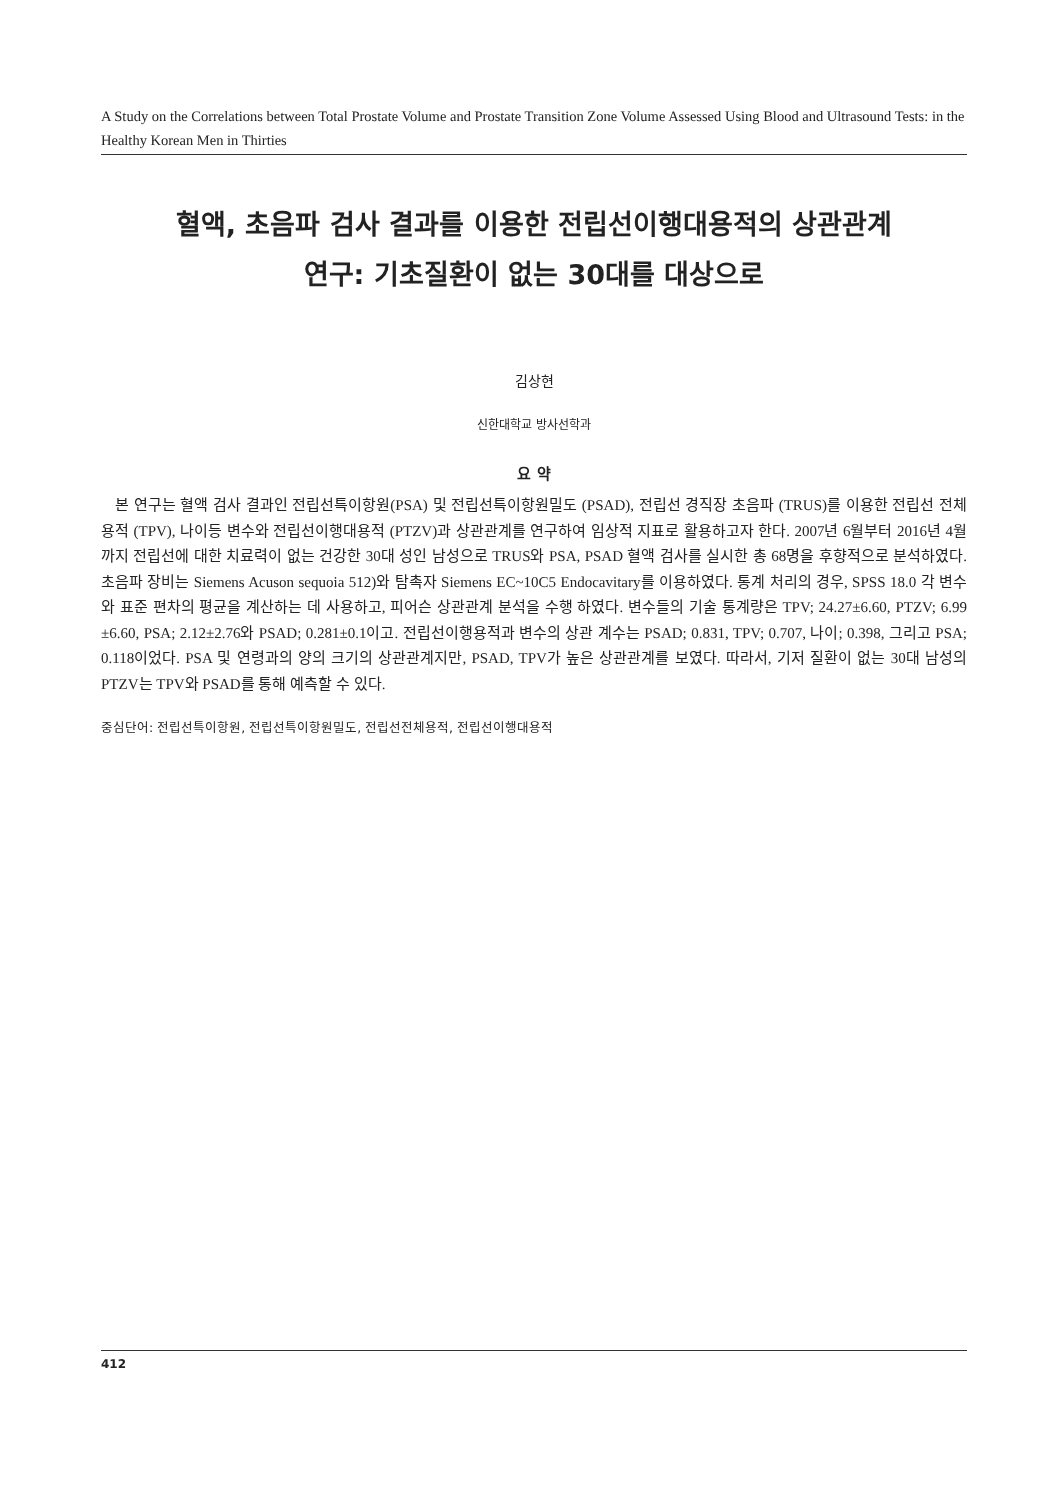A Study on the Correlations between Total Prostate Volume and Prostate Transition Zone Volume Assessed Using Blood and Ultrasound Tests: in the Healthy Korean Men in Thirties
혈액, 초음파 검사 결과를 이용한 전립선이행대용적의 상관관계
연구: 기초질환이 없는 30대를 대상으로
김상현
신한대학교 방사선학과
요 약
본 연구는 혈액 검사 결과인 전립선특이항원(PSA) 및 전립선특이항원밀도 (PSAD), 전립선 경직장 초음파 (TRUS)를 이용한 전립선 전체용적 (TPV), 나이등 변수와 전립선이행대용적 (PTZV)과 상관관계를 연구하여 임상적 지표로 활용하고자 한다. 2007년 6월부터 2016년 4월 까지 전립선에 대한 치료력이 없는 건강한 30대 성인 남성으로 TRUS와 PSA, PSAD 혈액 검사를 실시한 총 68명을 후향적으로 분석하였다. 초음파 장비는 Siemens Acuson sequoia 512)와 탐촉자 Siemens EC~10C5 Endocavitary를 이용하였다. 통계 처리의 경우, SPSS 18.0 각 변수와 표준 편차의 평균을 계산하는 데 사용하고, 피어슨 상관관계 분석을 수행 하였다. 변수들의 기술 통계량은 TPV; 24.27±6.60, PTZV; 6.99 ±6.60, PSA; 2.12±2.76와 PSAD; 0.281±0.1이고. 전립선이행용적과 변수의 상관 계수는 PSAD; 0.831, TPV; 0.707, 나이; 0.398, 그리고 PSA; 0.118이었다. PSA 및 연령과의 양의 크기의 상관관계지만, PSAD, TPV가 높은 상관관계를 보였다. 따라서, 기저 질환이 없는 30대 남성의 PTZV는 TPV와 PSAD를 통해 예측할 수 있다.
중심단어: 전립선특이항원, 전립선특이항원밀도, 전립선전체용적, 전립선이행대용적
412